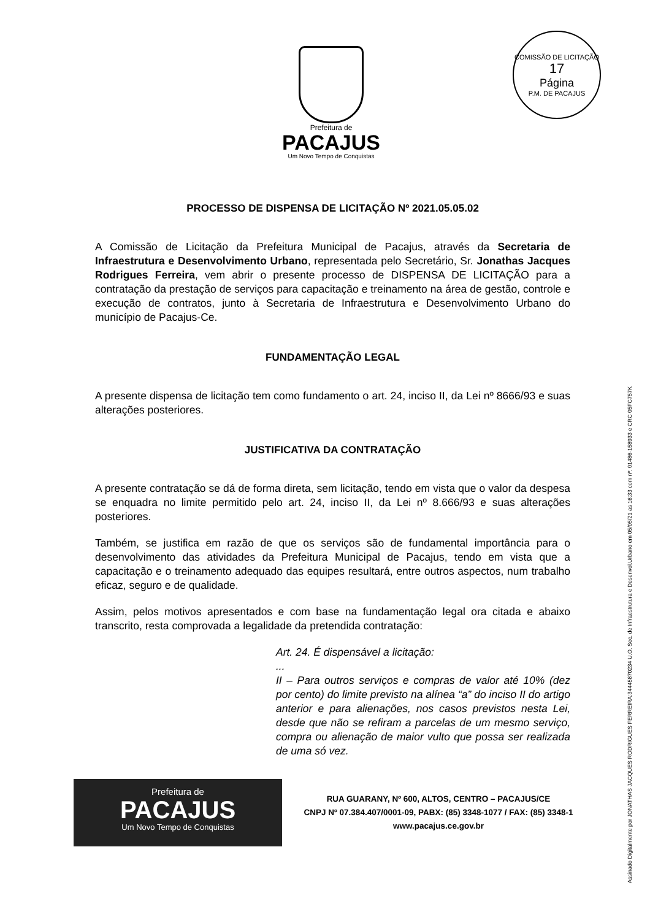Prefeitura de
PACAJUS
Um Novo Tempo de Conquistas
COMISSÃO DE LICITAÇÃO
17
Página
P.M. DE PACAJUS
PROCESSO DE DISPENSA DE LICITAÇÃO Nº 2021.05.05.02
A Comissão de Licitação da Prefeitura Municipal de Pacajus, através da Secretaria de Infraestrutura e Desenvolvimento Urbano, representada pelo Secretário, Sr. Jonathas Jacques Rodrigues Ferreira, vem abrir o presente processo de DISPENSA DE LICITAÇÃO para a contratação da prestação de serviços para capacitação e treinamento na área de gestão, controle e execução de contratos, junto à Secretaria de Infraestrutura e Desenvolvimento Urbano do município de Pacajus-Ce.
FUNDAMENTAÇÃO LEGAL
A presente dispensa de licitação tem como fundamento o art. 24, inciso II, da Lei nº 8666/93 e suas alterações posteriores.
JUSTIFICATIVA DA CONTRATAÇÃO
A presente contratação se dá de forma direta, sem licitação, tendo em vista que o valor da despesa se enquadra no limite permitido pelo art. 24, inciso II, da Lei nº 8.666/93 e suas alterações posteriores.
Também, se justifica em razão de que os serviços são de fundamental importância para o desenvolvimento das atividades da Prefeitura Municipal de Pacajus, tendo em vista que a capacitação e o treinamento adequado das equipes resultará, entre outros aspectos, num trabalho eficaz, seguro e de qualidade.
Assim, pelos motivos apresentados e com base na fundamentação legal ora citada e abaixo transcrito, resta comprovada a legalidade da pretendida contratação:
Art. 24. É dispensável a licitação:
...
II – Para outros serviços e compras de valor até 10% (dez por cento) do limite previsto na alínea “a” do inciso II do artigo anterior e para alienações, nos casos previstos nesta Lei, desde que não se refiram a parcelas de um mesmo serviço, compra ou alienação de maior vulto que possa ser realizada de uma só vez.
Prefeitura de
PACAJUS
Um Novo Tempo de Conquistas
RUA GUARANY, Nº 600, ALTOS, CENTRO – PACAJUS/CE
CNPJ Nº 07.384.407/0001-09, PABX: (85) 3348-1077 / FAX: (85) 3348-1
www.pacajus.ce.gov.br
Assinado Digitalmente por JONATHAS JACQUES RODRIGUES FERREIRA:34445870234 U.O. Sec. de Infraestrutura e Desenvol.Urbano em 05/05/21 as 16:33 com nº: 01486-158933 e CRC 05FC757K